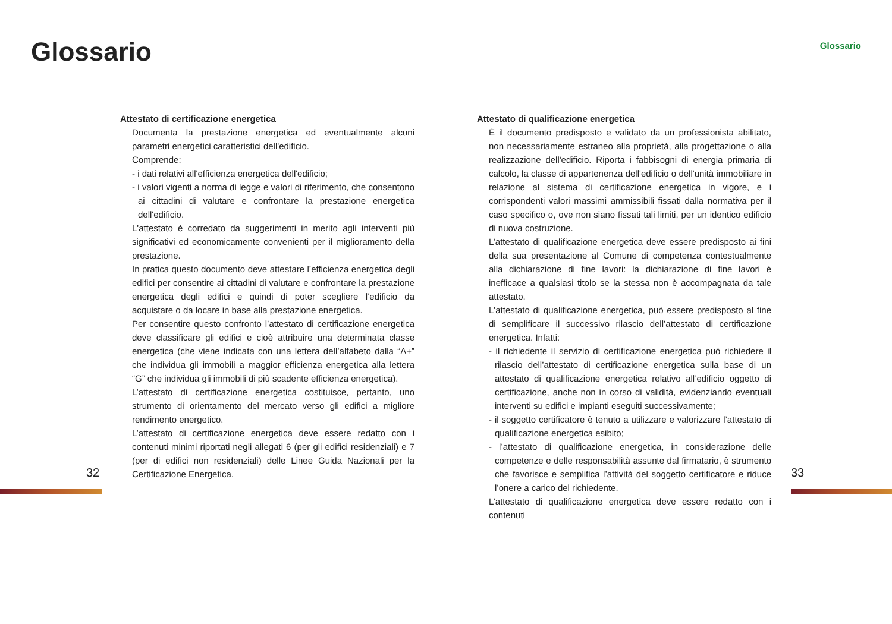Glossario
Attestato di certificazione energetica
Documenta la prestazione energetica ed eventualmente alcuni parametri energetici caratteristici dell'edificio.
Comprende:
- i dati relativi all'efficienza energetica dell'edificio;
- i valori vigenti a norma di legge e valori di riferimento, che consentono ai cittadini di valutare e confrontare la prestazione energetica dell'edificio.
L'attestato è corredato da suggerimenti in merito agli interventi più significativi ed economicamente convenienti per il miglioramento della prestazione.
In pratica questo documento deve attestare l’efficienza energetica degli edifici per consentire ai cittadini di valutare e confrontare la prestazione energetica degli edifici e quindi di poter scegliere l’edificio da acquistare o da locare in base alla prestazione energetica.
Per consentire questo confronto l’attestato di certificazione energetica deve classificare gli edifici e cioè attribuire una determinata classe energetica (che viene indicata con una lettera dell’alfabeto dalla “A+” che individua gli immobili a maggior efficienza energetica alla lettera “G” che individua gli immobili di più scadente efficienza energetica).
L’attestato di certificazione energetica costituisce, pertanto, uno strumento di orientamento del mercato verso gli edifici a migliore rendimento energetico.
L’attestato di certificazione energetica deve essere redatto con i contenuti minimi riportati negli allegati 6 (per gli edifici residenziali) e 7 (per di edifici non residenziali) delle Linee Guida Nazionali per la Certificazione Energetica.
32
Glossario
Attestato di qualificazione energetica
È il documento predisposto e validato da un professionista abilitato, non necessariamente estraneo alla proprietà, alla progettazione o alla realizzazione dell'edificio. Riporta i fabbisogni di energia primaria di calcolo, la classe di appartenenza dell'edificio o dell'unità immobiliare in relazione al sistema di certificazione energetica in vigore, e i corrispondenti valori massimi ammissibili fissati dalla normativa per il caso specifico o, ove non siano fissati tali limiti, per un identico edificio di nuova costruzione.
L’attestato di qualificazione energetica deve essere predisposto ai fini della sua presentazione al Comune di competenza contestualmente alla dichiarazione di fine lavori: la dichiarazione di fine lavori è inefficace a qualsiasi titolo se la stessa non è accompagnata da tale attestato.
L'attestato di qualificazione energetica, può essere predisposto al fine di semplificare il successivo rilascio dell’attestato di certificazione energetica. Infatti:
- il richiedente il servizio di certificazione energetica può richiedere il rilascio dell’attestato di certificazione energetica sulla base di un attestato di qualificazione energetica relativo all’edificio oggetto di certificazione, anche non in corso di validità, evidenziando eventuali interventi su edifici e impianti eseguiti successivamente;
- il soggetto certificatore è tenuto a utilizzare e valorizzare l’attestato di qualificazione energetica esibito;
- l’attestato di qualificazione energetica, in considerazione delle competenze e delle responsabilità assunte dal firmatario, è strumento che favorisce e semplifica l’attività del soggetto certificatore e riduce l’onere a carico del richiedente.
L’attestato di qualificazione energetica deve essere redatto con i contenuti
33